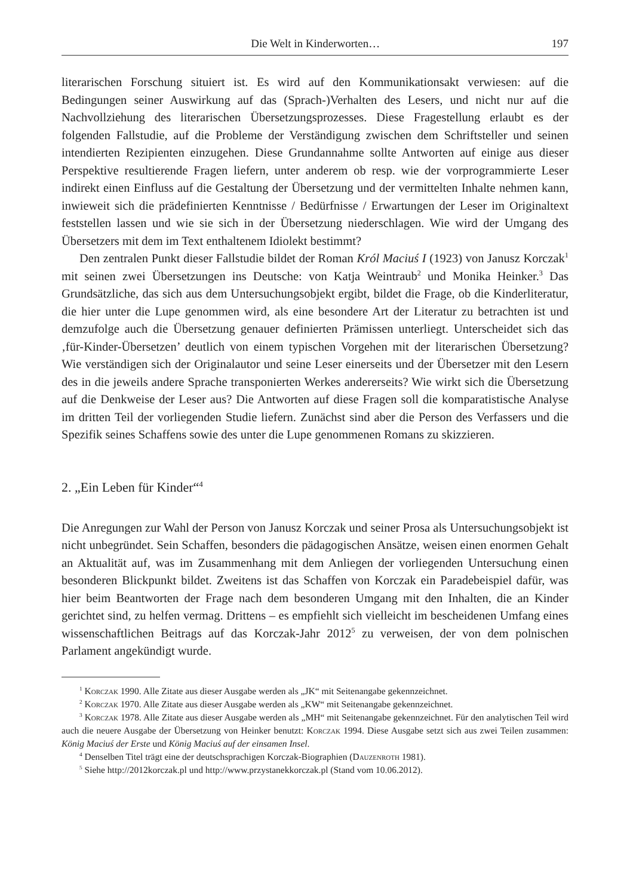Die Welt in Kinderworten… 197
literarischen Forschung situiert ist. Es wird auf den Kommunikationsakt verwiesen: auf die Bedingungen seiner Auswirkung auf das (Sprach-)Verhalten des Lesers, und nicht nur auf die Nachvollziehung des literarischen Übersetzungsprozesses. Diese Fragestellung erlaubt es der folgenden Fallstudie, auf die Probleme der Verständigung zwischen dem Schriftsteller und seinen intendierten Rezipienten einzugehen. Diese Grundannahme sollte Antworten auf einige aus dieser Perspektive resultierende Fragen liefern, unter anderem ob resp. wie der vorprogrammierte Leser indirekt einen Einfluss auf die Gestaltung der Übersetzung und der vermittelten Inhalte nehmen kann, inwieweit sich die prädefinierten Kenntnisse / Bedürfnisse / Erwartungen der Leser im Originaltext feststellen lassen und wie sie sich in der Übersetzung niederschlagen. Wie wird der Umgang des Übersetzers mit dem im Text enthaltenem Idiolekt bestimmt?
Den zentralen Punkt dieser Fallstudie bildet der Roman Król Maciuś I (1923) von Janusz Korczak<sup>1</sup> mit seinen zwei Übersetzungen ins Deutsche: von Katja Weintraub<sup>2</sup> und Monika Heinker.<sup>3</sup> Das Grundsätzliche, das sich aus dem Untersuchungsobjekt ergibt, bildet die Frage, ob die Kinderliteratur, die hier unter die Lupe genommen wird, als eine besondere Art der Literatur zu betrachten ist und demzufolge auch die Übersetzung genauer definierten Prämissen unterliegt. Unterscheidet sich das ‚für-Kinder-Übersetzen’ deutlich von einem typischen Vorgehen mit der literarischen Übersetzung? Wie verständigen sich der Originalautor und seine Leser einerseits und der Übersetzer mit den Lesern des in die jeweils andere Sprache transponierten Werkes andererseits? Wie wirkt sich die Übersetzung auf die Denkweise der Leser aus? Die Antworten auf diese Fragen soll die komparatistische Analyse im dritten Teil der vorliegenden Studie liefern. Zunächst sind aber die Person des Verfassers und die Spezifik seines Schaffens sowie des unter die Lupe genommenen Romans zu skizzieren.
2. „Ein Leben für Kinder“<sup>4</sup>
Die Anregungen zur Wahl der Person von Janusz Korczak und seiner Prosa als Untersuchungsobjekt ist nicht unbegründet. Sein Schaffen, besonders die pädagogischen Ansätze, weisen einen enormen Gehalt an Aktualität auf, was im Zusammenhang mit dem Anliegen der vorliegenden Untersuchung einen besonderen Blickpunkt bildet. Zweitens ist das Schaffen von Korczak ein Paradebeispiel dafür, was hier beim Beantworten der Frage nach dem besonderen Umgang mit den Inhalten, die an Kinder gerichtet sind, zu helfen vermag. Drittens – es empfiehlt sich vielleicht im bescheidenen Umfang eines wissenschaftlichen Beitrags auf das Korczak-Jahr 2012<sup>5</sup> zu verweisen, der von dem polnischen Parlament angekündigt wurde.
<sup>1</sup> Korczak 1990. Alle Zitate aus dieser Ausgabe werden als „JK“ mit Seitenangabe gekennzeichnet.
<sup>2</sup> Korczak 1970. Alle Zitate aus dieser Ausgabe werden als „KW“ mit Seitenangabe gekennzeichnet.
<sup>3</sup> Korczak 1978. Alle Zitate aus dieser Ausgabe werden als „MH“ mit Seitenangabe gekennzeichnet. Für den analytischen Teil wird auch die neuere Ausgabe der Übersetzung von Heinker benutzt: Korczak 1994. Diese Ausgabe setzt sich aus zwei Teilen zusammen: König Maciuś der Erste und König Maciuś auf der einsamen Insel.
<sup>4</sup> Denselben Titel trägt eine der deutschsprachigen Korczak-Biographien (Dauzenroth 1981).
<sup>5</sup> Siehe http://2012korczak.pl und http://www.przystanekkorczak.pl (Stand vom 10.06.2012).